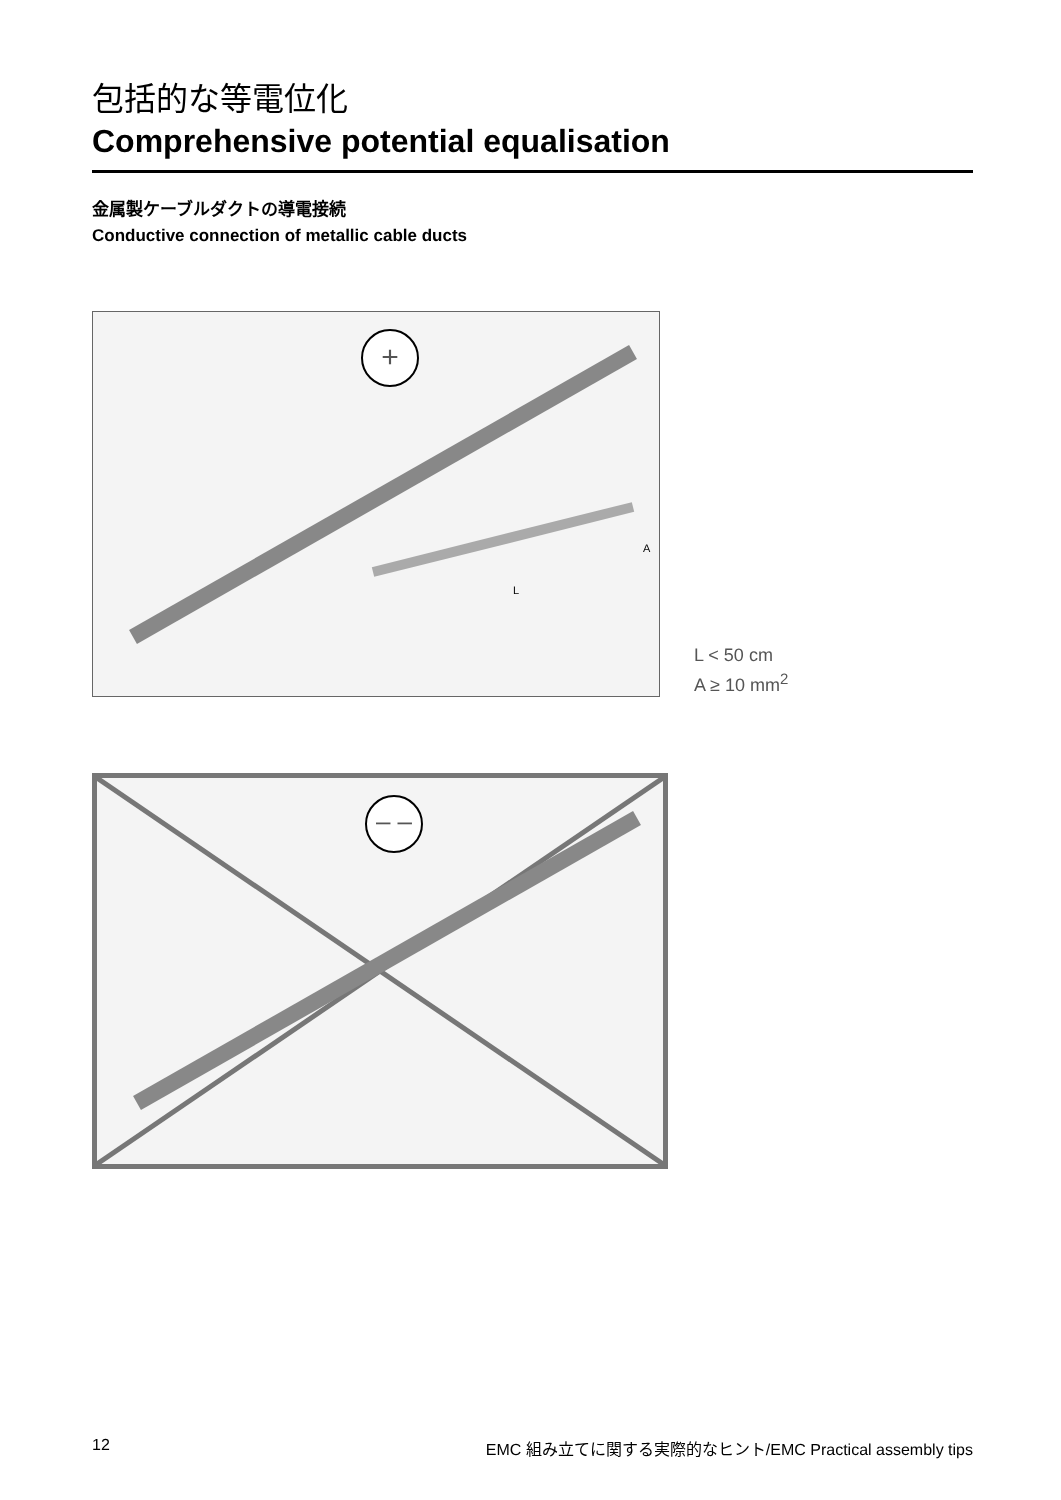包括的な等電位化
Comprehensive potential equalisation
金属製ケーブルダクトの導電接続
Conductive connection of metallic cable ducts
+
A
L
L < 50 cm
A ≥ 10 mm<sup>2</sup>
– –
12 EMC 組み立てに関する実際的なヒント/EMC Practical assembly tips